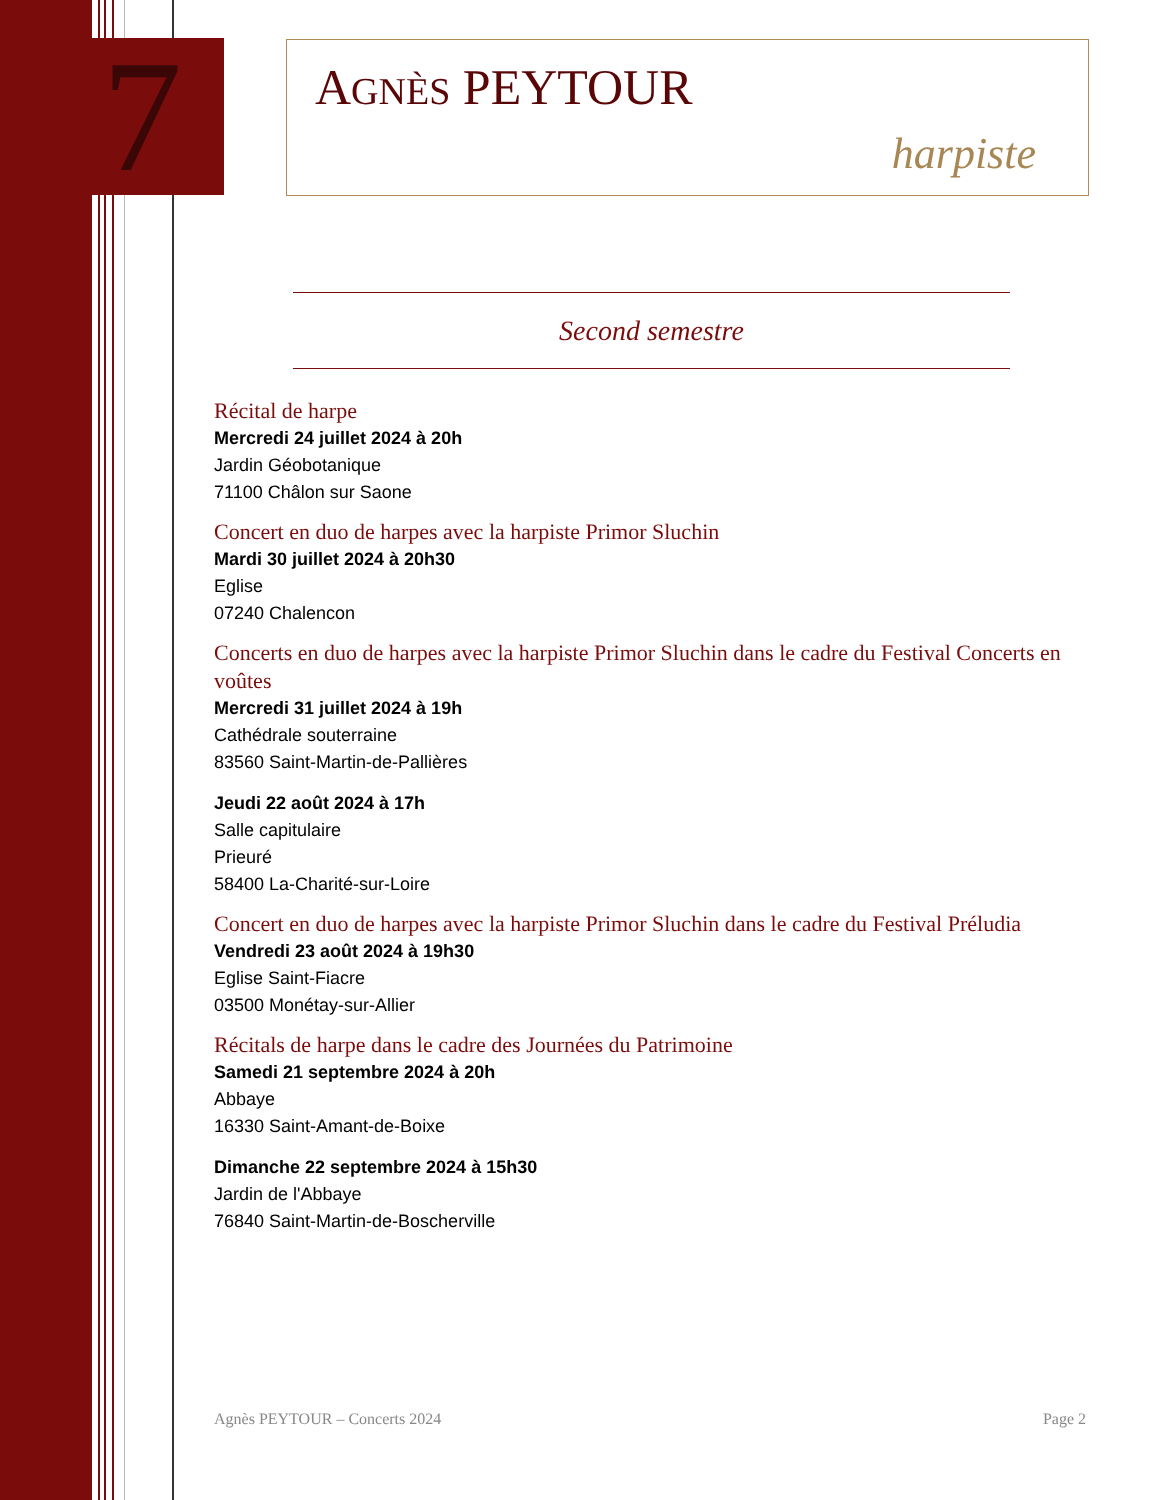7
AGNÈS PEYTOUR
harpiste
Second semestre
Récital de harpe
Mercredi 24 juillet 2024 à 20h
Jardin Géobotanique
71100 Châlon sur Saone
Concert en duo de harpes avec la harpiste Primor Sluchin
Mardi 30 juillet 2024 à 20h30
Eglise
07240 Chalencon
Concerts en duo de harpes avec la harpiste Primor Sluchin dans le cadre du Festival Concerts en voûtes
Mercredi 31 juillet 2024 à 19h
Cathédrale souterraine
83560 Saint-Martin-de-Pallières
Jeudi 22 août 2024 à 17h
Salle capitulaire
Prieuré
58400 La-Charité-sur-Loire
Concert en duo de harpes avec la harpiste Primor Sluchin dans le cadre du Festival Préludia
Vendredi 23 août 2024 à 19h30
Eglise Saint-Fiacre
03500 Monétay-sur-Allier
Récitals de harpe dans le cadre des Journées du Patrimoine
Samedi 21 septembre 2024 à 20h
Abbaye
16330 Saint-Amant-de-Boixe
Dimanche 22 septembre 2024 à 15h30
Jardin de l'Abbaye
76840 Saint-Martin-de-Boscherville
Agnès PEYTOUR – Concerts 2024 Page 2